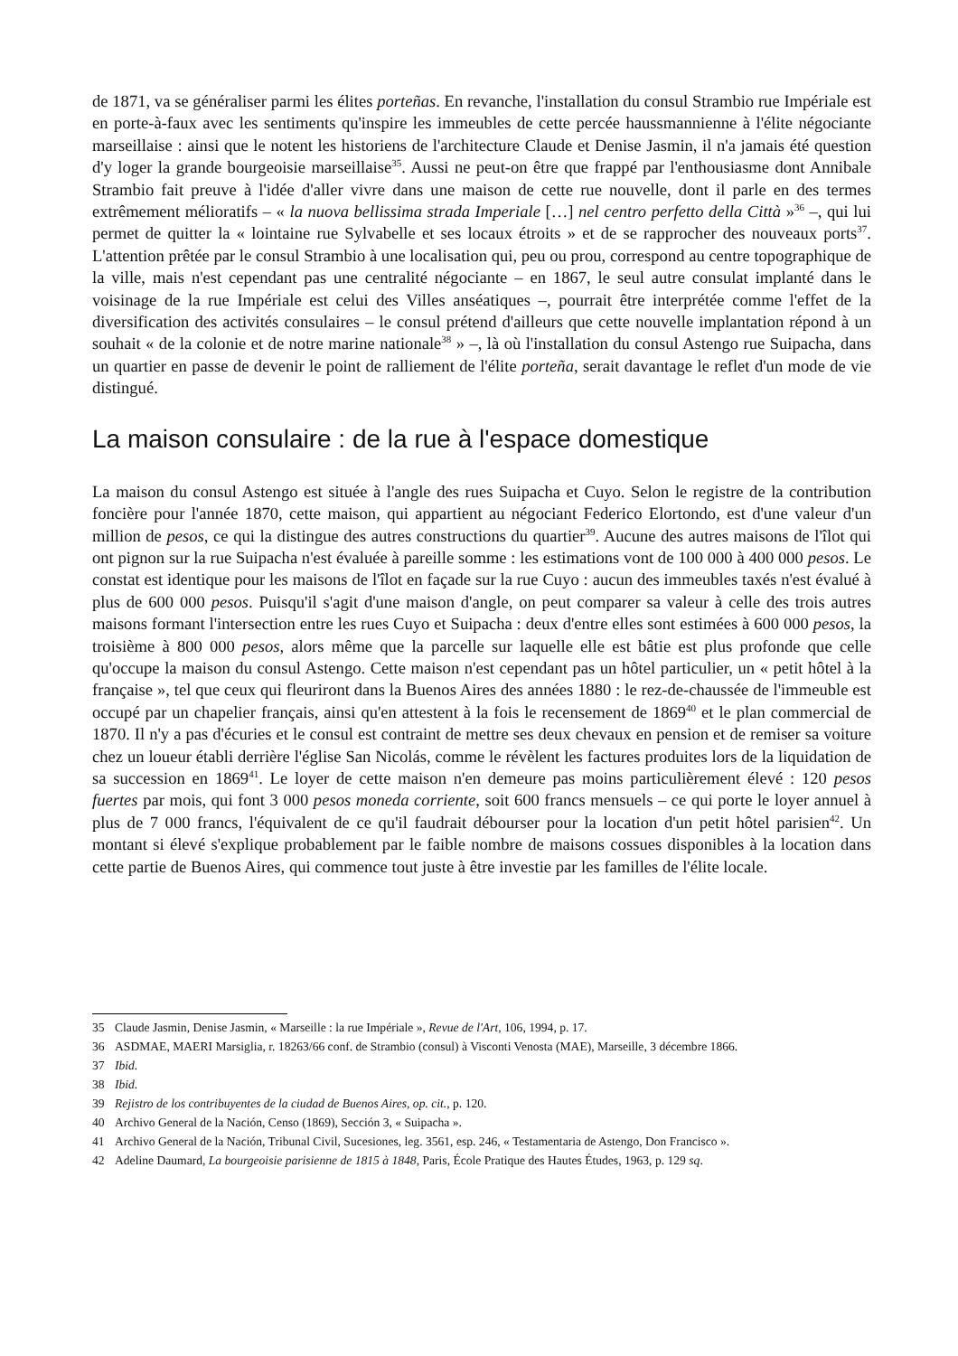de 1871, va se généraliser parmi les élites porteñas. En revanche, l'installation du consul Strambio rue Impériale est en porte-à-faux avec les sentiments qu'inspire les immeubles de cette percée haussmannienne à l'élite négociante marseillaise : ainsi que le notent les historiens de l'architecture Claude et Denise Jasmin, il n'a jamais été question d'y loger la grande bourgeoisie marseillaise<sup>35</sup>. Aussi ne peut-on être que frappé par l'enthousiasme dont Annibale Strambio fait preuve à l'idée d'aller vivre dans une maison de cette rue nouvelle, dont il parle en des termes extrêmement mélioratifs – « la nuova bellissima strada Imperiale […] nel centro perfetto della Città »<sup>36</sup> –, qui lui permet de quitter la « lointaine rue Sylvabelle et ses locaux étroits » et de se rapprocher des nouveaux ports<sup>37</sup>. L'attention prêtée par le consul Strambio à une localisation qui, peu ou prou, correspond au centre topographique de la ville, mais n'est cependant pas une centralité négociante – en 1867, le seul autre consulat implanté dans le voisinage de la rue Impériale est celui des Villes anséatiques –, pourrait être interprétée comme l'effet de la diversification des activités consulaires – le consul prétend d'ailleurs que cette nouvelle implantation répond à un souhait « de la colonie et de notre marine nationale<sup>38</sup> » –, là où l'installation du consul Astengo rue Suipacha, dans un quartier en passe de devenir le point de ralliement de l'élite porteña, serait davantage le reflet d'un mode de vie distingué.
La maison consulaire : de la rue à l'espace domestique
La maison du consul Astengo est située à l'angle des rues Suipacha et Cuyo. Selon le registre de la contribution foncière pour l'année 1870, cette maison, qui appartient au négociant Federico Elortondo, est d'une valeur d'un million de pesos, ce qui la distingue des autres constructions du quartier<sup>39</sup>. Aucune des autres maisons de l'îlot qui ont pignon sur la rue Suipacha n'est évaluée à pareille somme : les estimations vont de 100 000 à 400 000 pesos. Le constat est identique pour les maisons de l'îlot en façade sur la rue Cuyo : aucun des immeubles taxés n'est évalué à plus de 600 000 pesos. Puisqu'il s'agit d'une maison d'angle, on peut comparer sa valeur à celle des trois autres maisons formant l'intersection entre les rues Cuyo et Suipacha : deux d'entre elles sont estimées à 600 000 pesos, la troisième à 800 000 pesos, alors même que la parcelle sur laquelle elle est bâtie est plus profonde que celle qu'occupe la maison du consul Astengo. Cette maison n'est cependant pas un hôtel particulier, un « petit hôtel à la française », tel que ceux qui fleuriront dans la Buenos Aires des années 1880 : le rez-de-chaussée de l'immeuble est occupé par un chapelier français, ainsi qu'en attestent à la fois le recensement de 1869<sup>40</sup> et le plan commercial de 1870. Il n'y a pas d'écuries et le consul est contraint de mettre ses deux chevaux en pension et de remiser sa voiture chez un loueur établi derrière l'église San Nicolás, comme le révèlent les factures produites lors de la liquidation de sa succession en 1869<sup>41</sup>. Le loyer de cette maison n'en demeure pas moins particulièrement élevé : 120 pesos fuertes par mois, qui font 3 000 pesos moneda corriente, soit 600 francs mensuels – ce qui porte le loyer annuel à plus de 7 000 francs, l'équivalent de ce qu'il faudrait débourser pour la location d'un petit hôtel parisien<sup>42</sup>. Un montant si élevé s'explique probablement par le faible nombre de maisons cossues disponibles à la location dans cette partie de Buenos Aires, qui commence tout juste à être investie par les familles de l'élite locale.
35 Claude Jasmin, Denise Jasmin, « Marseille : la rue Impériale », Revue de l'Art, 106, 1994, p. 17.
36 ASDMAE, MAERI Marsiglia, r. 18263/66 conf. de Strambio (consul) à Visconti Venosta (MAE), Marseille, 3 décembre 1866.
37 Ibid.
38 Ibid.
39 Rejistro de los contribuyentes de la ciudad de Buenos Aires, op. cit., p. 120.
40 Archivo General de la Nación, Censo (1869), Sección 3, « Suipacha ».
41 Archivo General de la Nación, Tribunal Civil, Sucesiones, leg. 3561, esp. 246, « Testamentaria de Astengo, Don Francisco ».
42 Adeline Daumard, La bourgeoisie parisienne de 1815 à 1848, Paris, École Pratique des Hautes Études, 1963, p. 129 sq.